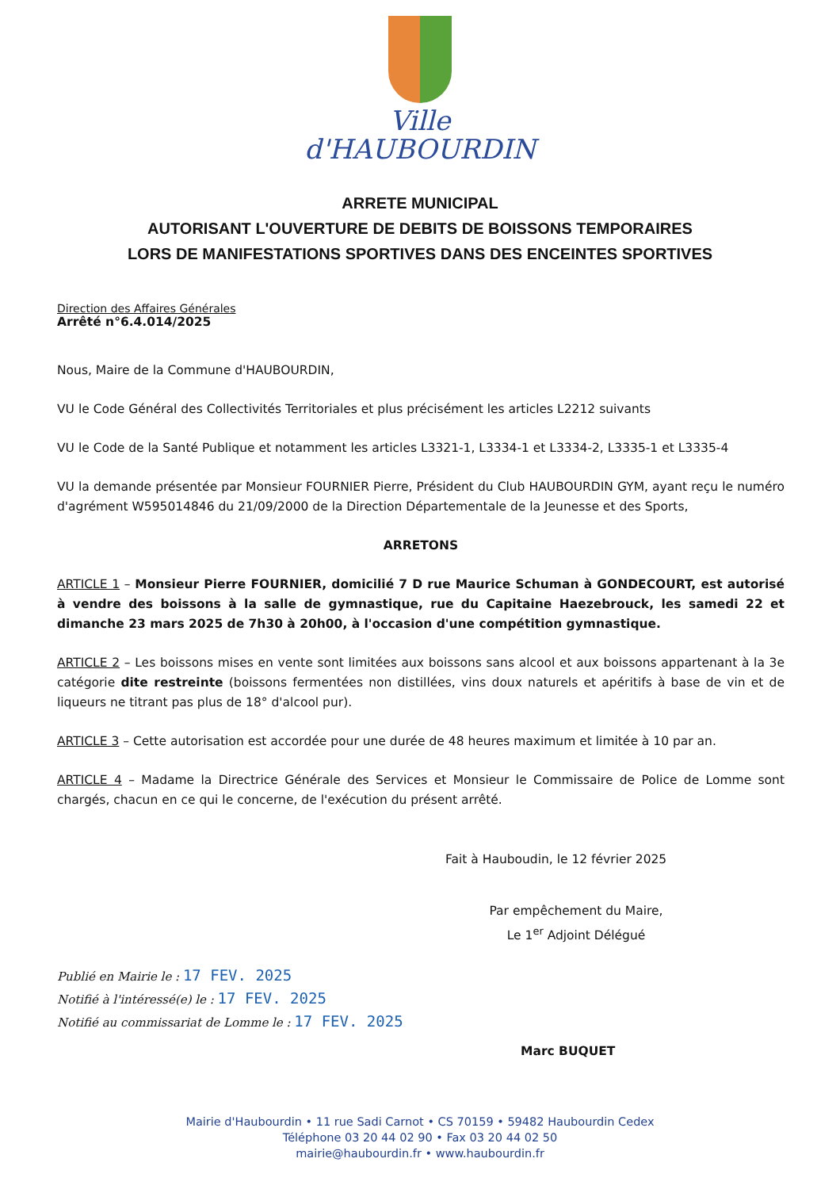Ville
d'HAUBOURDIN
ARRETE MUNICIPAL
AUTORISANT L'OUVERTURE DE DEBITS DE BOISSONS TEMPORAIRES
LORS DE MANIFESTATIONS SPORTIVES DANS DES ENCEINTES SPORTIVES
Direction des Affaires Générales
Arrêté n°6.4.014/2025
Nous, Maire de la Commune d'HAUBOURDIN,
VU le Code Général des Collectivités Territoriales et plus précisément les articles L2212 suivants
VU le Code de la Santé Publique et notamment les articles L3321-1, L3334-1 et L3334-2, L3335-1 et L3335-4
VU la demande présentée par Monsieur FOURNIER Pierre, Président du Club HAUBOURDIN GYM, ayant reçu le numéro d'agrément W595014846 du 21/09/2000 de la Direction Départementale de la Jeunesse et des Sports,
ARRETONS
ARTICLE 1 – Monsieur Pierre FOURNIER, domicilié 7 D rue Maurice Schuman à GONDECOURT, est autorisé à vendre des boissons à la salle de gymnastique, rue du Capitaine Haezebrouck, les samedi 22 et dimanche 23 mars 2025 de 7h30 à 20h00, à l'occasion d'une compétition gymnastique.
ARTICLE 2 – Les boissons mises en vente sont limitées aux boissons sans alcool et aux boissons appartenant à la 3e catégorie dite restreinte (boissons fermentées non distillées, vins doux naturels et apéritifs à base de vin et de liqueurs ne titrant pas plus de 18° d'alcool pur).
ARTICLE 3 – Cette autorisation est accordée pour une durée de 48 heures maximum et limitée à 10 par an.
ARTICLE 4 – Madame la Directrice Générale des Services et Monsieur le Commissaire de Police de Lomme sont chargés, chacun en ce qui le concerne, de l'exécution du présent arrêté.
Fait à Hauboudin, le 12 février 2025
Par empêchement du Maire,
Le 1<sup>er</sup> Adjoint Délégué
Publié en Mairie le : 17 FEV. 2025
Notifié à l'intéressé(e) le : 17 FEV. 2025
Notifié au commissariat de Lomme le : 17 FEV. 2025
Marc BUQUET
Mairie d'Haubourdin • 11 rue Sadi Carnot • CS 70159 • 59482 Haubourdin Cedex
Téléphone 03 20 44 02 90 • Fax 03 20 44 02 50
mairie@haubourdin.fr • www.haubourdin.fr